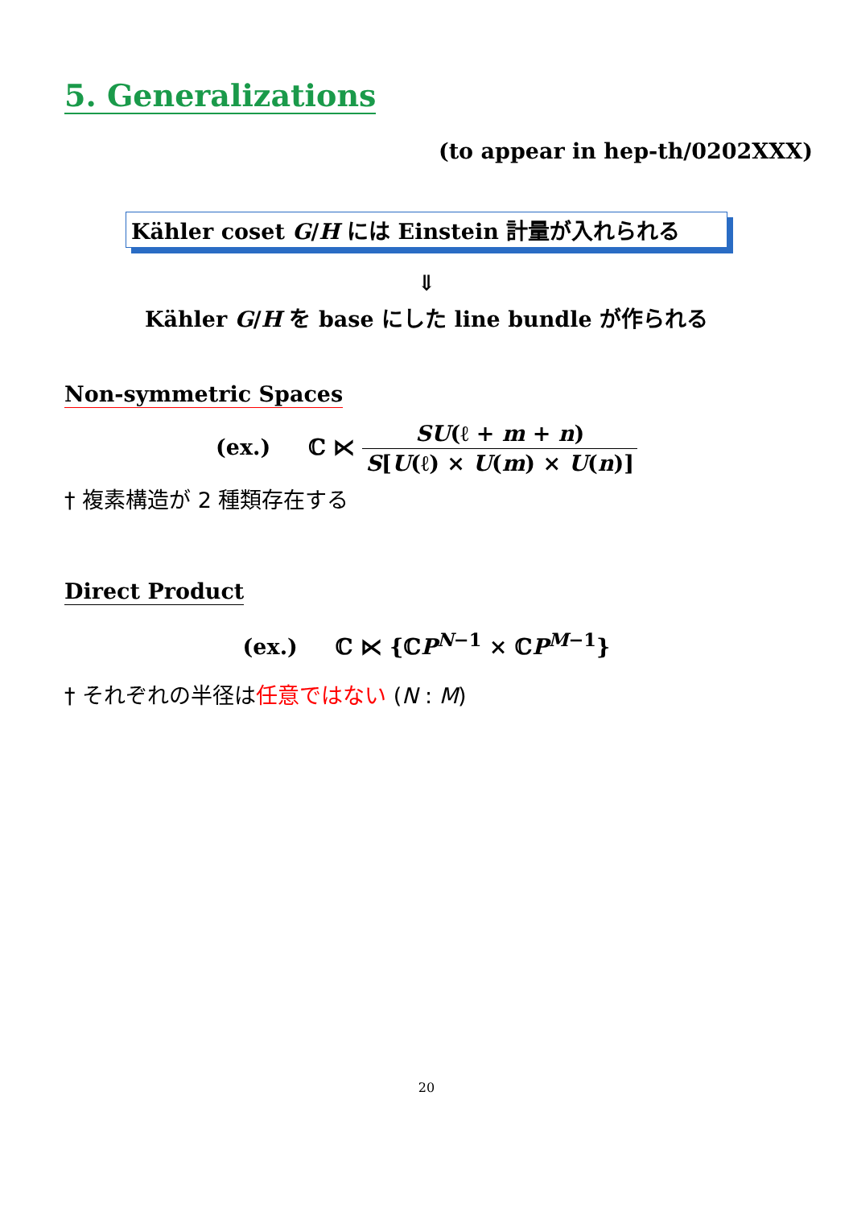5. Generalizations
(to appear in hep-th/0202XXX)
Kähler coset G/H には Einstein 計量が入れられる
⇓
Kähler G/H を base にした line bundle が作られる
Non-symmetric Spaces
(ex.) ℂ ⋉ SU(ℓ + m + n) S[U(ℓ) × U(m) × U(n)]
† 複素構造が 2 種類存在する
Direct Product
(ex.) ℂ ⋉ {ℂP<sup>N−1</sup> × ℂP<sup>M−1</sup>}
† それぞれの半径は任意ではない (N : M)
20